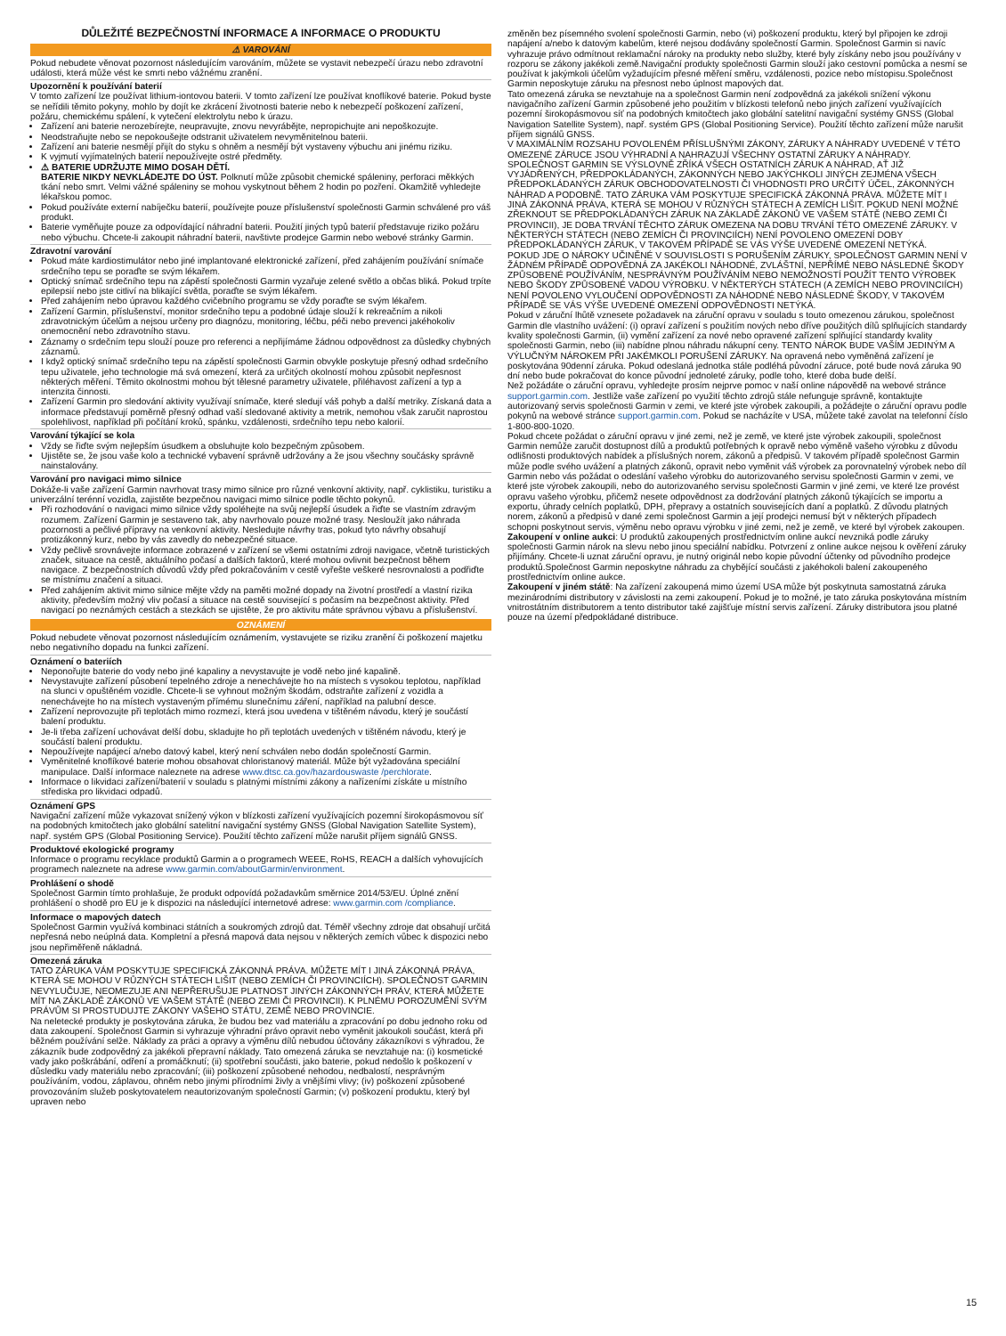DŮLEŽITÉ BEZPEČNOSTNÍ INFORMACE A INFORMACE O PRODUKTU
⚠ VAROVÁNÍ
Pokud nebudete věnovat pozornost následujícím varováním, můžete se vystavit nebezpečí úrazu nebo zdravotní události, která může vést ke smrti nebo vážnému zranění.
Upozornění k používání baterií
V tomto zařízení lze používat lithium-iontovou baterii. V tomto zařízení lze používat knoflíkové baterie. Pokud byste se neřídili těmito pokyny, mohlo by dojít ke zkrácení životnosti baterie nebo k nebezpečí poškození zařízení, požáru, chemickému spálení, k vytečení elektrolytu nebo k úrazu.
Zařízení ani baterie nerozebírejte, neupravujte, znovu nevyrábějte, nepropichujte ani nepoškozujte.
Neodstraňujte nebo se nepokoušejte odstranit uživatelem nevyměnitelnou baterii.
Zařízení ani baterie nesmějí přijít do styku s ohněm a nesmějí být vystaveny výbuchu ani jinému riziku.
K vyjmutí vyjímatelných baterií nepoužívejte ostré předměty.
⚠ BATERIE UDRŽUJTE MIMO DOSAH DĚTÍ.
BATERIE NIKDY NEVKLÁDEJTE DO ÚST. Polknutí může způsobit chemické spáleniny, perforaci měkkých tkání nebo smrt. Velmi vážné spáleniny se mohou vyskytnout během 2 hodin po pozření. Okamžitě vyhledejte lékařskou pomoc.
Pokud používáte externí nabíječku baterií, používejte pouze příslušenství společnosti Garmin schválené pro váš produkt.
Baterie vyměňujte pouze za odpovídající náhradní baterii. Použití jiných typů baterií představuje riziko požáru nebo výbuchu. Chcete-li zakoupit náhradní baterii, navštivte prodejce Garmin nebo webové stránky Garmin.
Zdravotní varování
Pokud máte kardiostimulátor nebo jiné implantované elektronické zařízení, před zahájením používání snímače srdečního tepu se poraďte se svým lékařem.
Optický snímač srdečního tepu na zápěstí společnosti Garmin vyzařuje zelené světlo a občas bliká. Pokud trpíte epilepsií nebo jste citliví na blikající světla, poraďte se svým lékařem.
Před zahájením nebo úpravou každého cvičebního programu se vždy poraďte se svým lékařem.
Zařízení Garmin, příslušenství, monitor srdečního tepu a podobné údaje slouží k rekreačním a nikoli zdravotnickým účelům a nejsou určeny pro diagnózu, monitoring, léčbu, péči nebo prevenci jakéhokoliv onemocnění nebo zdravotního stavu.
Záznamy o srdečním tepu slouží pouze pro referenci a nepřijímáme žádnou odpovědnost za důsledky chybných záznamů.
I když optický snímač srdečního tepu na zápěstí společnosti Garmin obvykle poskytuje přesný odhad srdečního tepu uživatele, jeho technologie má svá omezení, která za určitých okolností mohou způsobit nepřesnost některých měření. Těmito okolnostmi mohou být tělesné parametry uživatele, přiléhavost zařízení a typ a intenzita činnosti.
Zařízení Garmin pro sledování aktivity využívají snímače, které sledují váš pohyb a další metriky. Získaná data a informace představují poměrně přesný odhad vaší sledované aktivity a metrik, nemohou však zaručit naprostou spolehlivost, například při počítání kroků, spánku, vzdálenosti, srdečního tepu nebo kalorií.
Varování týkající se kola
Vždy se řiďte svým nejlepším úsudkem a obsluhujte kolo bezpečným způsobem.
Ujistěte se, že jsou vaše kolo a technické vybavení správně udržovány a že jsou všechny součásky správně nainstalovány.
Varování pro navigaci mimo silnice
Dokáže-li vaše zařízení Garmin navrhovat trasy mimo silnice pro různé venkovní aktivity, např. cyklistiku, turistiku a univerzální terénní vozidla, zajistěte bezpečnou navigaci mimo silnice podle těchto pokynů.
Při rozhodování o navigaci mimo silnice vždy spoléhejte na svůj nejlepší úsudek a řiďte se vlastním zdravým rozumem. Zařízení Garmin je sestaveno tak, aby navrhovalo pouze možné trasy. Nesloužít jako náhrada pozornosti a pečlivé přípravy na venkovní aktivity. Nesledujte návrhy tras, pokud tyto návrhy obsahují protizákonný kurz, nebo by vás zavedly do nebezpečné situace.
Vždy pečlivě srovnávejte informace zobrazené v zařízení se všemi ostatními zdroji navigace, včetně turistických značek, situace na cestě, aktuálního počasí a dalších faktorů, které mohou ovlivnit bezpečnost během navigace. Z bezpečnostních důvodů vždy před pokračováním v cestě vyřešte veškeré nesrovnalosti a podřiďte se místnímu značení a situaci.
Před zahájením aktivit mimo silnice mějte vždy na paměti možné dopady na životní prostředí a vlastní rizika aktivity, především možný vliv počasí a situace na cestě související s počasím na bezpečnost aktivity. Před navigací po neznámých cestách a stezkách se ujistěte, že pro aktivitu máte správnou výbavu a příslušenství.
OZNÁMENÍ
Pokud nebudete věnovat pozornost následujícím oznámením, vystavujete se riziku zranění či poškození majetku nebo negativního dopadu na funkci zařízení.
Oznámení o bateriích
Neponořujte baterie do vody nebo jiné kapaliny a nevystavujte je vodě nebo jiné kapalině.
Nevystavujte zařízení působení tepelného zdroje a nenechávejte ho na místech s vysokou teplotou, například na slunci v opuštěném vozidle. Chcete-li se vyhnout možným škodám, odstraňte zařízení z vozidla a nenechávejte ho na místech vystaveným přímému slunečnímu záření, například na palubní desce.
Zařízení neprovozujte při teplotách mimo rozmezí, která jsou uvedena v tištěném návodu, který je součástí balení produktu.
Je-li třeba zařízení uchovávat delší dobu, skladujte ho při teplotách uvedených v tištěném návodu, který je součástí balení produktu.
Nepoužívejte napájecí a/nebo datový kabel, který není schválen nebo dodán společností Garmin.
Vyměnitelné knoflíkové baterie mohou obsahovat chloristanový materiál. Může být vyžadována speciální manipulace. Další informace naleznete na adrese www.dtsc.ca.gov/hazardouswaste /perchlorate.
Informace o likvidaci zařízení/baterií v souladu s platnými místními zákony a nařízeními získáte u místního střediska pro likvidaci odpadů.
Oznámení GPS
Navigační zařízení může vykazovat snížený výkon v blízkosti zařízení využívajících pozemní širokopásmovou síť na podobných kmitočtech jako globální satelitní navigační systémy GNSS (Global Navigation Satellite System), např. systém GPS (Global Positioning Service). Použití těchto zařízení může narušit příjem signálů GNSS.
Produktové ekologické programy
Informace o programu recyklace produktů Garmin a o programech WEEE, RoHS, REACH a dalších vyhovujících programech naleznete na adrese www.garmin.com/aboutGarmin/environment.
Prohlášení o shodě
Společnost Garmin tímto prohlašuje, že produkt odpovídá požadavkům směrnice 2014/53/EU. Úplné znění prohlášení o shodě pro EU je k dispozici na následující internetové adrese: www.garmin.com /compliance.
Informace o mapových datech
Společnost Garmin využívá kombinaci státních a soukromých zdrojů dat. Téměř všechny zdroje dat obsahují určitá nepřesná nebo neúplná data. Kompletní a přesná mapová data nejsou v některých zemích vůbec k dispozici nebo jsou nepřiměřeně nákladná.
Omezená záruka
TATO ZÁRUKA VÁM POSKYTUJE SPECIFICKÁ ZÁKONNÁ PRÁVA. MŮŽETE MÍT I JINÁ ZÁKONNÁ PRÁVA, KTERÁ SE MOHOU V RŮZNÝCH STÁTECH LIŠIT (NEBO ZEMÍCH ČI PROVINCIÍCH). SPOLEČNOST GARMIN NEVYLUČUJE, NEOMEZUJE ANI NEPŘERUŠUJE PLATNOST JINÝCH ZÁKONNÝCH PRÁV, KTERÁ MŮŽETE MÍT NA ZÁKLADĚ ZÁKONŮ VE VAŠEM STÁTĚ (NEBO ZEMI ČI PROVINCII). K PLNÉMU POROZUMĚNÍ SVÝM PRÁVŮM SI PROSTUDUJTE ZÁKONY VAŠEHO STÁTU, ZEMĚ NEBO PROVINCIE.
Na neletecké produkty je poskytována záruka, že budou bez vad materiálu a zpracování po dobu jednoho roku od data zakoupení. Společnost Garmin si vyhrazuje výhradní právo opravit nebo vyměnit jakoukoli součást, která při běžném používání selže. Náklady za práci a opravy a výměnu dílů nebudou účtovány zákazníkovi s výhradou, že zákazník bude zodpovědný za jakékoli přepravní náklady. Tato omezená záruka se nevztahuje na: (i) kosmetické vady jako poškrábání, odření a promáčknutí; (ii) spotřební součásti, jako baterie, pokud nedošlo k poškození v důsledku vady materiálu nebo zpracování; (iii) poškození způsobené nehodou, nedbalostí, nesprávným používáním, vodou, záplavou, ohněm nebo jinými přírodními živly a vnějšími vlivy; (iv) poškození způsobené provozováním služeb poskytovatelem neautorizovaným společností Garmin; (v) poškození produktu, který byl upraven nebo
změněn bez písemného svolení společnosti Garmin, nebo (vi) poškození produktu, který byl připojen ke zdroji napájení a/nebo k datovým kabelům, které nejsou dodávány společností Garmin. Společnost Garmin si navíc vyhrazuje právo odmítnout reklamační nároky na produkty nebo služby, které byly získány nebo jsou používány v rozporu se zákony jakékoli země.Navigační produkty společnosti Garmin slouží jako cestovní pomůcka a nesmí se používat k jakýmkoli účelům vyžadujícím přesné měření směru, vzdálenosti, pozice nebo místopisu.Společnost Garmin neposkytuje záruku na přesnost nebo úplnost mapových dat.
Tato omezená záruka se nevztahuje na a společnost Garmin není zodpovědná za jakékoli snížení výkonu navigačního zařízení Garmin způsobené jeho použitím v blízkosti telefonů nebo jiných zařízení využívajících pozemní širokopásmovou síť na podobných kmitočtech jako globální satelitní navigační systémy GNSS (Global Navigation Satellite System), např. systém GPS (Global Positioning Service). Použití těchto zařízení může narušit příjem signálů GNSS.
V MAXIMÁLNÍM ROZSAHU POVOLENÉM PŘÍSLUŠNÝMI ZÁKONY, ZÁRUKY A NÁHRADY UVEDENÉ V TÉTO OMEZENÉ ZÁRUCE JSOU VÝHRADNÍ A NAHRAZUJÍ VŠECHNY OSTATNÍ ZÁRUKY A NÁHRADY. SPOLEČNOST GARMIN SE VÝSLOVNĚ ZŘÍKÁ VŠECH OSTATNÍCH ZÁRUK A NÁHRAD, AŤ JIŽ VYJÁDŘENÝCH, PŘEDPOKLÁDANÝCH, ZÁKONNÝCH NEBO JAKÝCHKOLI JINÝCH ZEJMÉNA VŠECH PŘEDPOKLÁDANÝCH ZÁRUK OBCHODOVATELNOSTI ČI VHODNOSTI PRO URČITÝ ÚČEL, ZÁKONNÝCH NÁHRAD A PODOBNĚ. TATO ZÁRUKA VÁM POSKYTUJE SPECIFICKÁ ZÁKONNÁ PRÁVA. MŮŽETE MÍT I JINÁ ZÁKONNÁ PRÁVA, KTERÁ SE MOHOU V RŮZNÝCH STÁTECH A ZEMÍCH LIŠIT. POKUD NENÍ MOŽNÉ ZŘEKNOUT SE PŘEDPOKLÁDANÝCH ZÁRUK NA ZÁKLADĚ ZÁKONŮ VE VAŠEM STÁTĚ (NEBO ZEMI ČI PROVINCII), JE DOBA TRVÁNÍ TĚCHTO ZÁRUK OMEZENA NA DOBU TRVÁNÍ TÉTO OMEZENÉ ZÁRUKY. V NĚKTERÝCH STÁTECH (NEBO ZEMÍCH ČI PROVINCIÍCH) NENÍ POVOLENO OMEZENÍ DOBY PŘEDPOKLÁDANÝCH ZÁRUK, V TAKOVÉM PŘÍPADĚ SE VÁS VÝŠE UVEDENÉ OMEZENÍ NETÝKÁ.
POKUD JDE O NÁROKY UČINĚNÉ V SOUVISLOSTI S PORUŠENÍM ZÁRUKY, SPOLEČNOST GARMIN NENÍ V ŽÁDNÉM PŘÍPADĚ ODPOVĚDNÁ ZA JAKÉKOLI NÁHODNÉ, ZVLÁŠTNÍ, NEPŘÍMÉ NEBO NÁSLEDNÉ ŠKODY ZPŮSOBENÉ POUŽÍVÁNÍM, NESPRÁVNÝM POUŽÍVÁNÍM NEBO NEMOŽNOSTÍ POUŽÍT TENTO VÝROBEK NEBO ŠKODY ZPŮSOBENÉ VADOU VÝROBKU. V NĚKTERÝCH STÁTECH (A ZEMÍCH NEBO PROVINCIÍCH) NENÍ POVOLENO VYLOUČENÍ ODPOVĚDNOSTI ZA NÁHODNÉ NEBO NÁSLEDNÉ ŠKODY, V TAKOVÉM PŘÍPADĚ SE VÁS VÝŠE UVEDENÉ OMEZENÍ ODPOVĚDNOSTI NETÝKÁ.
Pokud v záruční lhůtě vznesete požadavek na záruční opravu v souladu s touto omezenou zárukou, společnost Garmin dle vlastního uvážení: (i) opraví zařízení s použitím nových nebo dříve použitých dílů splňujících standardy kvality společnosti Garmin, (ii) vymění zařízení za nové nebo opravené zařízení splňující standardy kvality společnosti Garmin, nebo (iii) nabídne plnou náhradu nákupní ceny. TENTO NÁROK BUDE VAŠÍM JEDINÝM A VÝLUČNÝM NÁROKEM PŘI JAKÉMKOLI PORUŠENÍ ZÁRUKY. Na opravená nebo vyměněná zařízení je poskytována 90denní záruka. Pokud odeslaná jednotka stále podléhá původní záruce, poté bude nová záruka 90 dní nebo bude pokračovat do konce původní jednoleté záruky, podle toho, které doba bude delší.
Než požádáte o záruční opravu, vyhledejte prosím nejprve pomoc v naší online nápovědě na webové stránce support.garmin.com. Jestliže vaše zařízení po využití těchto zdrojů stále nefunguje správně, kontaktujte autorizovaný servis společnosti Garmin v zemi, ve které jste výrobek zakoupili, a požádejte o záruční opravu podle pokynů na webové stránce support.garmin.com. Pokud se nacházíte v USA, můžete také zavolat na telefonní číslo 1-800-800-1020.
Pokud chcete požádat o záruční opravu v jiné zemi, než je země, ve které jste výrobek zakoupili, společnost Garmin nemůže zaručit dostupnost dílů a produktů potřebných k opravě nebo výměně vašeho výrobku z důvodu odlišnosti produktových nabídek a příslušných norem, zákonů a předpisů. V takovém případě společnost Garmin může podle svého uvážení a platných zákonů, opravit nebo vyměnit váš výrobek za porovnatelný výrobek nebo díl Garmin nebo vás požádat o odeslání vašeho výrobku do autorizovaného servisu společnosti Garmin v zemi, ve které jste výrobek zakoupili, nebo do autorizovaného servisu společnosti Garmin v jiné zemi, ve které lze provést opravu vašeho výrobku, přičemž nesete odpovědnost za dodržování platných zákonů týkajících se importu a exportu, úhrady celních poplatků, DPH, přepravy a ostatních souvisejících daní a poplatků. Z důvodu platných norem, zákonů a předpisů v dané zemi společnost Garmin a její prodejci nemusí být v některých případech schopni poskytnout servis, výměnu nebo opravu výrobku v jiné zemi, než je země, ve které byl výrobek zakoupen.
Zakoupení v online aukci: U produktů zakoupených prostřednictvím online aukcí nevzniká podle záruky společnosti Garmin nárok na slevu nebo jinou speciální nabídku. Potvrzení z online aukce nejsou k ověření záruky přijímány. Chcete-li uznat záruční opravu, je nutný originál nebo kopie původní účtenky od původního prodejce produktů.Společnost Garmin neposkytne náhradu za chybějící součásti z jakéhokoli balení zakoupeného prostřednictvím online aukce.
Zakoupení v jiném státě: Na zařízení zakoupená mimo území USA může být poskytnuta samostatná záruka mezinárodními distributory v závislosti na zemi zakoupení. Pokud je to možné, je tato záruka poskytována místním vnitrostátním distributorem a tento distributor také zajišťuje místní servis zařízení. Záruky distributora jsou platné pouze na území předpokládané distribuce.
15